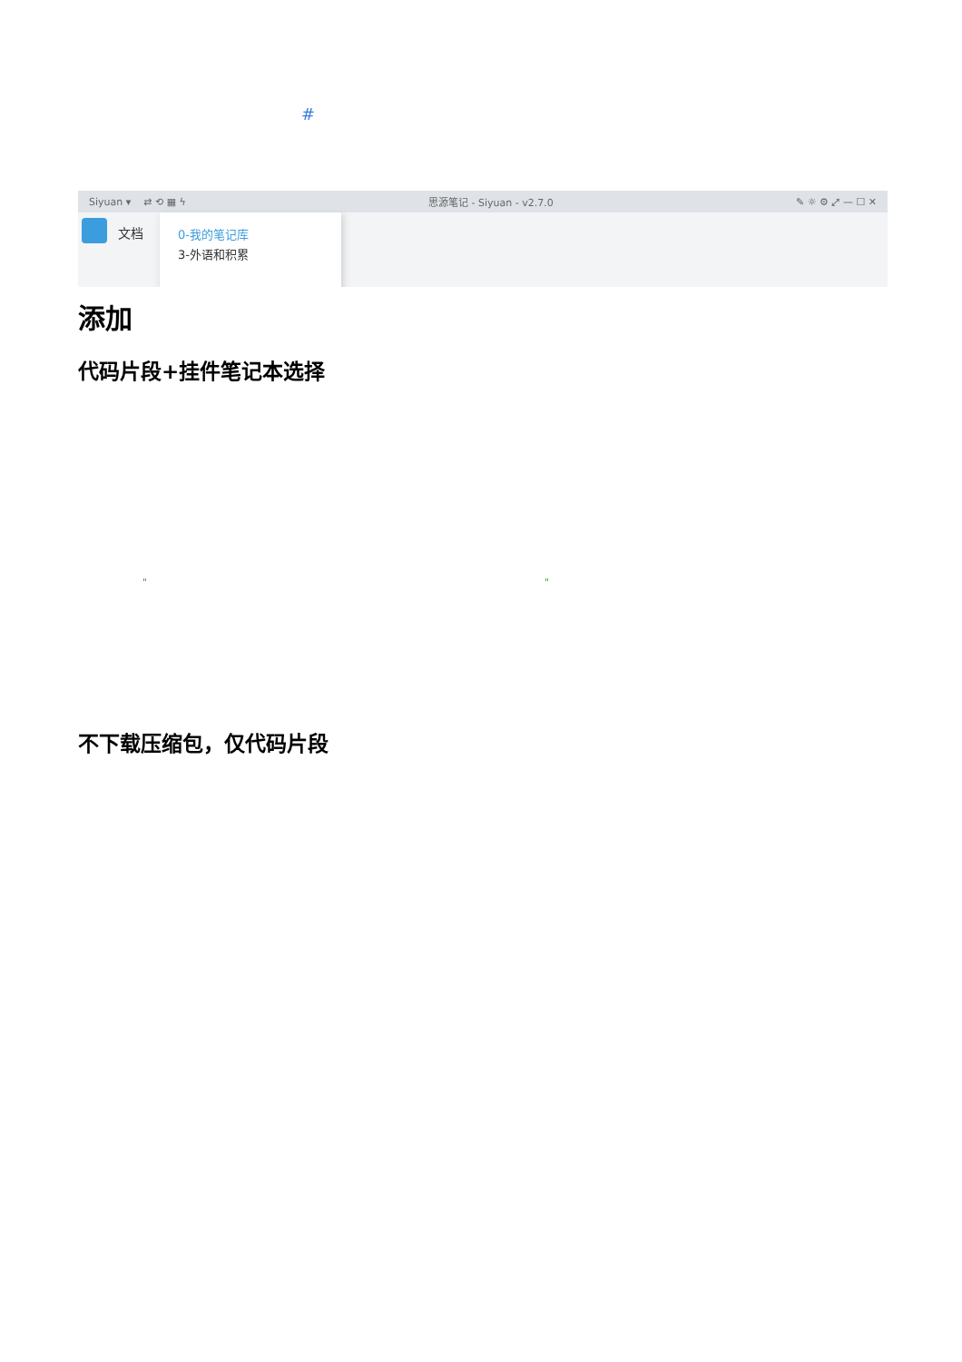#
Siyuan ▾ ⇄ ⟲ ▦ ϟ 思源笔记 - Siyuan - v2.7.0 ✎ ☼ ⚙ ⤢ — ☐ ✕
文档
0-我的笔记库
3-外语和积累
添加
代码片段+挂件笔记本选择
" "
不下载压缩包，仅代码片段